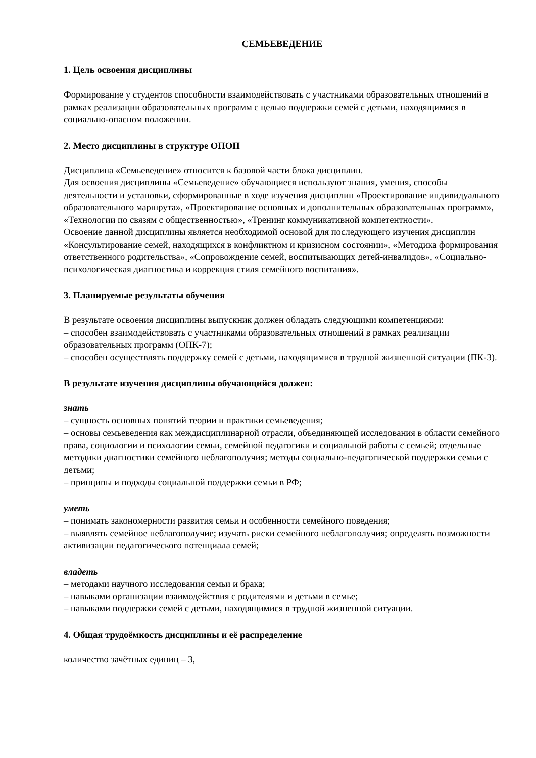СЕМЬЕВЕДЕНИЕ
1. Цель освоения дисциплины
Формирование у студентов способности взаимодействовать с участниками образовательных отношений в рамках реализации образовательных программ с целью поддержки семей с детьми, находящимися в социально-опасном положении.
2. Место дисциплины в структуре ОПОП
Дисциплина «Семьеведение» относится к базовой части блока дисциплин.
Для освоения дисциплины «Семьеведение» обучающиеся используют знания, умения, способы деятельности и установки, сформированные в ходе изучения дисциплин «Проектирование индивидуального образовательного маршрута», «Проектирование основных и дополнительных образовательных программ», «Технологии по связям с общественностью», «Тренинг коммуникативной компетентности».
Освоение данной дисциплины является необходимой основой для последующего изучения дисциплин «Консультирование семей, находящихся в конфликтном и кризисном состоянии», «Методика формирования ответственного родительства», «Сопровождение семей, воспитывающих детей-инвалидов», «Социально-психологическая диагностика и коррекция стиля семейного воспитания».
3. Планируемые результаты обучения
В результате освоения дисциплины выпускник должен обладать следующими компетенциями:
– способен взаимодействовать с участниками образовательных отношений в рамках реализации образовательных программ (ОПК-7);
– способен осуществлять поддержку семей с детьми, находящимися в трудной жизненной ситуации (ПК-3).
В результате изучения дисциплины обучающийся должен:
знать
– сущность основных понятий теории и практики семьеведения;
– основы семьеведения как междисциплинарной отрасли, объединяющей исследования в области семейного права, социологии и психологии семьи, семейной педагогики и социальной работы с семьей; отдельные методики диагностики семейного неблагополучия; методы социально-педагогической поддержки семьи с детьми;
– принципы и подходы социальной поддержки семьи в РФ;
уметь
– понимать закономерности развития семьи и особенности семейного поведения;
– выявлять семейное неблагополучие; изучать риски семейного неблагополучия; определять возможности активизации педагогического потенциала семей;
владеть
– методами научного исследования семьи и брака;
– навыками организации взаимодействия с родителями и детьми в семье;
– навыками поддержки семей с детьми, находящимися в трудной жизненной ситуации.
4. Общая трудоёмкость дисциплины и её распределение
количество зачётных единиц – 3,